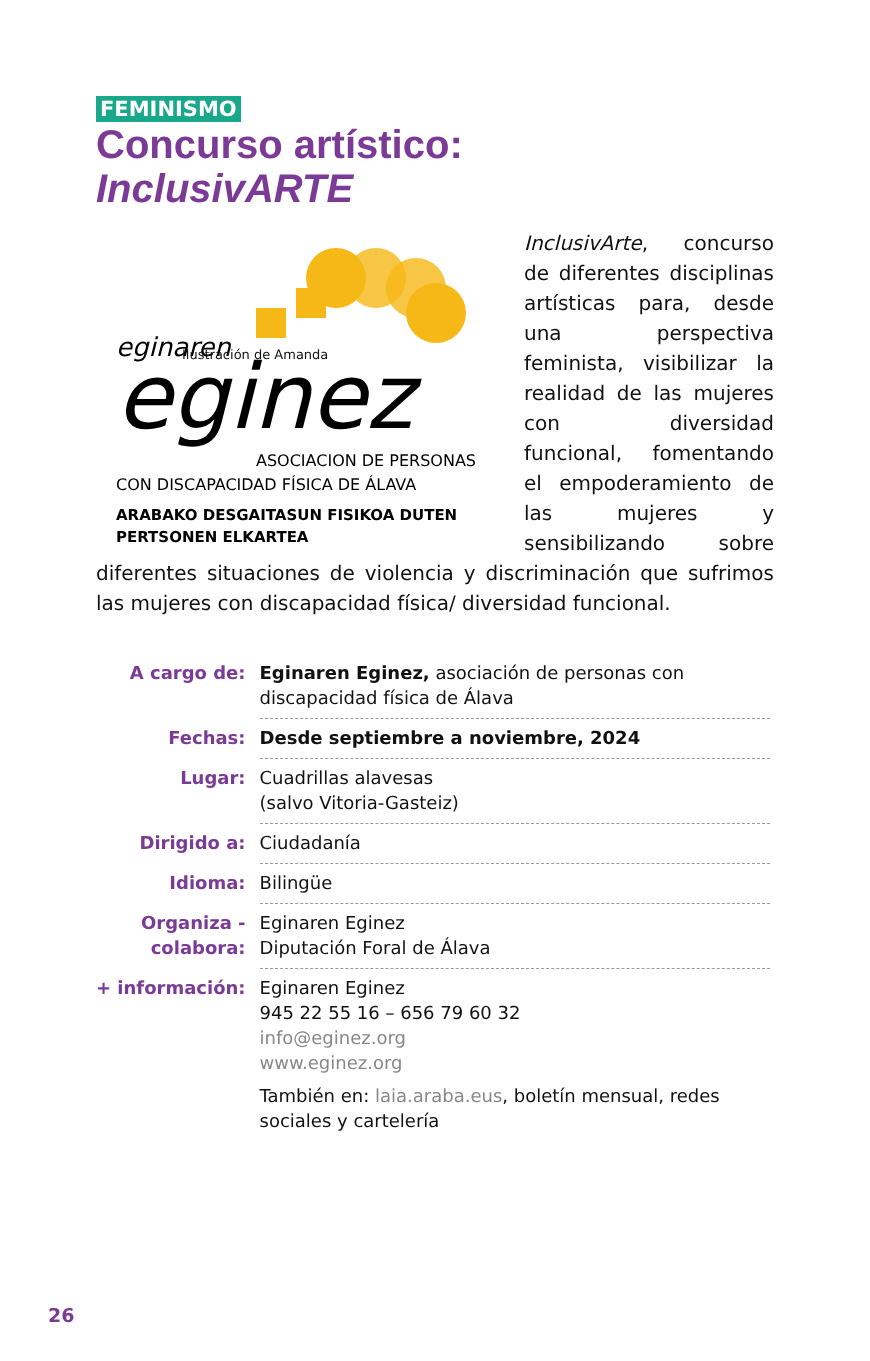FEMINISMO
Concurso artístico:
InclusivARTE
eginaren
eginez
ASOCIACION DE PERSONAS
CON DISCAPACIDAD FÍSICA DE ÁLAVA
ARABAKO DESGAITASUN FISIKOA DUTEN
PERTSONEN ELKARTEA
Ilustración de Amanda
InclusivArte, concurso de diferentes disciplinas artísticas para, desde una perspectiva feminista, visibilizar la realidad de las mujeres con diversidad funcional, fomentando el empoderamiento de las mujeres y sensibilizando sobre diferentes situaciones de violencia y discriminación que sufrimos las mujeres con discapacidad física/ diversidad funcional.
| A cargo de: | Eginaren Eginez, asociación de personas con discapacidad física de Álava |
| Fechas: | Desde septiembre a noviembre, 2024 |
| Lugar: | Cuadrillas alavesas (salvo Vitoria-Gasteiz) |
| Dirigido a: | Ciudadanía |
| Idioma: | Bilingüe |
| Organiza - colabora: | Eginaren Eginez Diputación Foral de Álava |
| + información: | Eginaren Eginez 945 22 55 16 – 656 79 60 32 info@eginez.org www.eginez.org También en: laia.araba.eus , boletín mensual, redes sociales y cartelería |
26